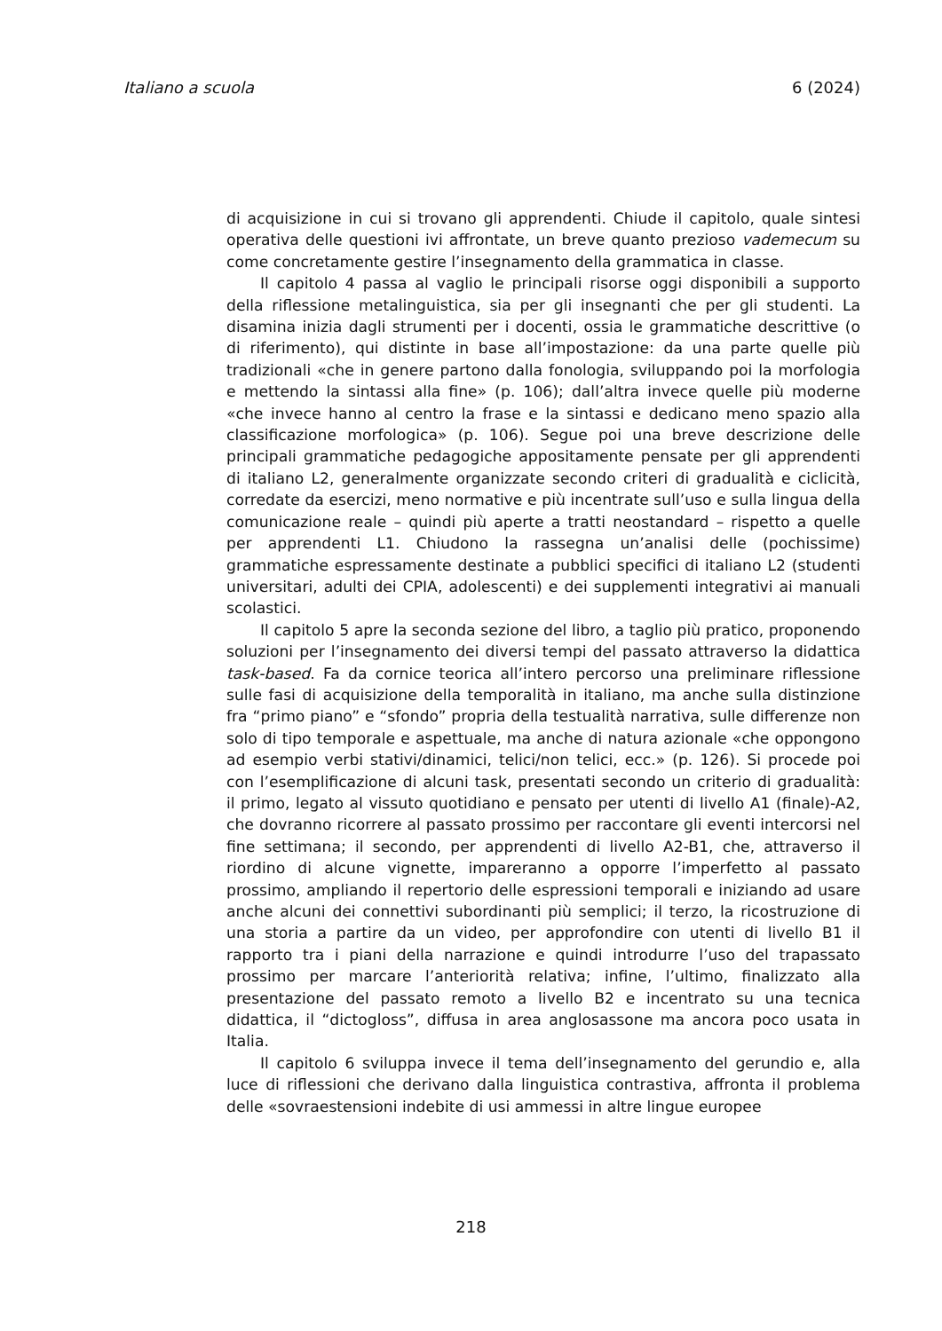Italiano a scuola 6 (2024)
di acquisizione in cui si trovano gli apprendenti. Chiude il capitolo, quale sintesi operativa delle questioni ivi affrontate, un breve quanto prezioso vademecum su come concretamente gestire l’insegnamento della grammatica in classe.
Il capitolo 4 passa al vaglio le principali risorse oggi disponibili a supporto della riflessione metalinguistica, sia per gli insegnanti che per gli studenti. La disamina inizia dagli strumenti per i docenti, ossia le grammatiche descrittive (o di riferimento), qui distinte in base all’impostazione: da una parte quelle più tradizionali «che in genere partono dalla fonologia, sviluppando poi la morfologia e mettendo la sintassi alla fine» (p. 106); dall’altra invece quelle più moderne «che invece hanno al centro la frase e la sintassi e dedicano meno spazio alla classificazione morfologica» (p. 106). Segue poi una breve descrizione delle principali grammatiche pedagogiche appositamente pensate per gli apprendenti di italiano L2, generalmente organizzate secondo criteri di gradualità e ciclicità, corredate da esercizi, meno normative e più incentrate sull’uso e sulla lingua della comunicazione reale – quindi più aperte a tratti neostandard – rispetto a quelle per apprendenti L1. Chiudono la rassegna un’analisi delle (pochissime) grammatiche espressamente destinate a pubblici specifici di italiano L2 (studenti universitari, adulti dei CPIA, adolescenti) e dei supplementi integrativi ai manuali scolastici.
Il capitolo 5 apre la seconda sezione del libro, a taglio più pratico, proponendo soluzioni per l’insegnamento dei diversi tempi del passato attraverso la didattica task-based. Fa da cornice teorica all’intero percorso una preliminare riflessione sulle fasi di acquisizione della temporalità in italiano, ma anche sulla distinzione fra “primo piano” e “sfondo” propria della testualità narrativa, sulle differenze non solo di tipo temporale e aspettuale, ma anche di natura azionale «che oppongono ad esempio verbi stativi/dinamici, telici/non telici, ecc.» (p. 126). Si procede poi con l’esemplificazione di alcuni task, presentati secondo un criterio di gradualità: il primo, legato al vissuto quotidiano e pensato per utenti di livello A1 (finale)-A2, che dovranno ricorrere al passato prossimo per raccontare gli eventi intercorsi nel fine settimana; il secondo, per apprendenti di livello A2-B1, che, attraverso il riordino di alcune vignette, impareranno a opporre l’imperfetto al passato prossimo, ampliando il repertorio delle espressioni temporali e iniziando ad usare anche alcuni dei connettivi subordinanti più semplici; il terzo, la ricostruzione di una storia a partire da un video, per approfondire con utenti di livello B1 il rapporto tra i piani della narrazione e quindi introdurre l’uso del trapassato prossimo per marcare l’anteriorità relativa; infine, l’ultimo, finalizzato alla presentazione del passato remoto a livello B2 e incentrato su una tecnica didattica, il “dictogloss”, diffusa in area anglosassone ma ancora poco usata in Italia.
Il capitolo 6 sviluppa invece il tema dell’insegnamento del gerundio e, alla luce di riflessioni che derivano dalla linguistica contrastiva, affronta il problema delle «sovraestensioni indebite di usi ammessi in altre lingue europee
218